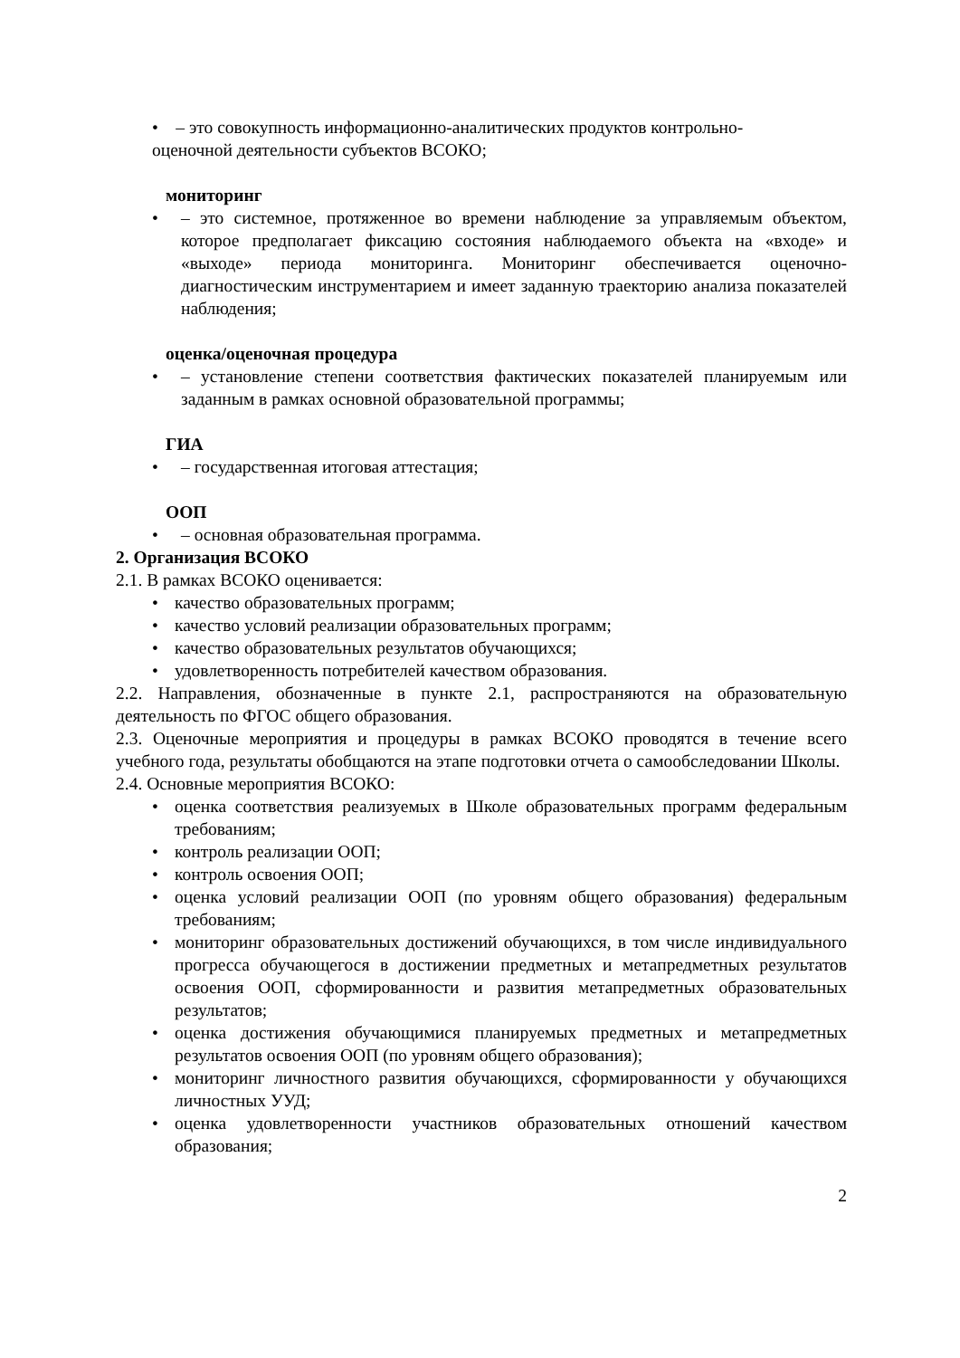• – это совокупность информационно-аналитических продуктов контрольно-
оценочной деятельности субъектов ВСОКО;
мониторинг
• – это системное, протяженное во времени наблюдение за управляемым объектом, которое предполагает фиксацию состояния наблюдаемого объекта на «входе» и «выходе» периода мониторинга. Мониторинг обеспечивается оценочно-диагностическим инструментарием и имеет заданную траекторию анализа показателей наблюдения;
оценка/оценочная процедура
• – установление степени соответствия фактических показателей планируемым или заданным в рамках основной образовательной программы;
ГИА
• – государственная итоговая аттестация;
ООП
• – основная образовательная программа.
2. Организация ВСОКО
2.1. В рамках ВСОКО оценивается:
• качество образовательных программ;
• качество условий реализации образовательных программ;
• качество образовательных результатов обучающихся;
• удовлетворенность потребителей качеством образования.
2.2. Направления, обозначенные в пункте 2.1, распространяются на образовательную деятельность по ФГОС общего образования.
2.3. Оценочные мероприятия и процедуры в рамках ВСОКО проводятся в течение всего учебного года, результаты обобщаются на этапе подготовки отчета о самообследовании Школы.
2.4. Основные мероприятия ВСОКО:
• оценка соответствия реализуемых в Школе образовательных программ федеральным требованиям;
• контроль реализации ООП;
• контроль освоения ООП;
• оценка условий реализации ООП (по уровням общего образования) федеральным требованиям;
• мониторинг образовательных достижений обучающихся, в том числе индивидуального прогресса обучающегося в достижении предметных и метапредметных результатов освоения ООП, сформированности и развития метапредметных образовательных результатов;
• оценка достижения обучающимися планируемых предметных и метапредметных результатов освоения ООП (по уровням общего образования);
• мониторинг личностного развития обучающихся, сформированности у обучающихся личностных УУД;
• оценка удовлетворенности участников образовательных отношений качеством образования;
2